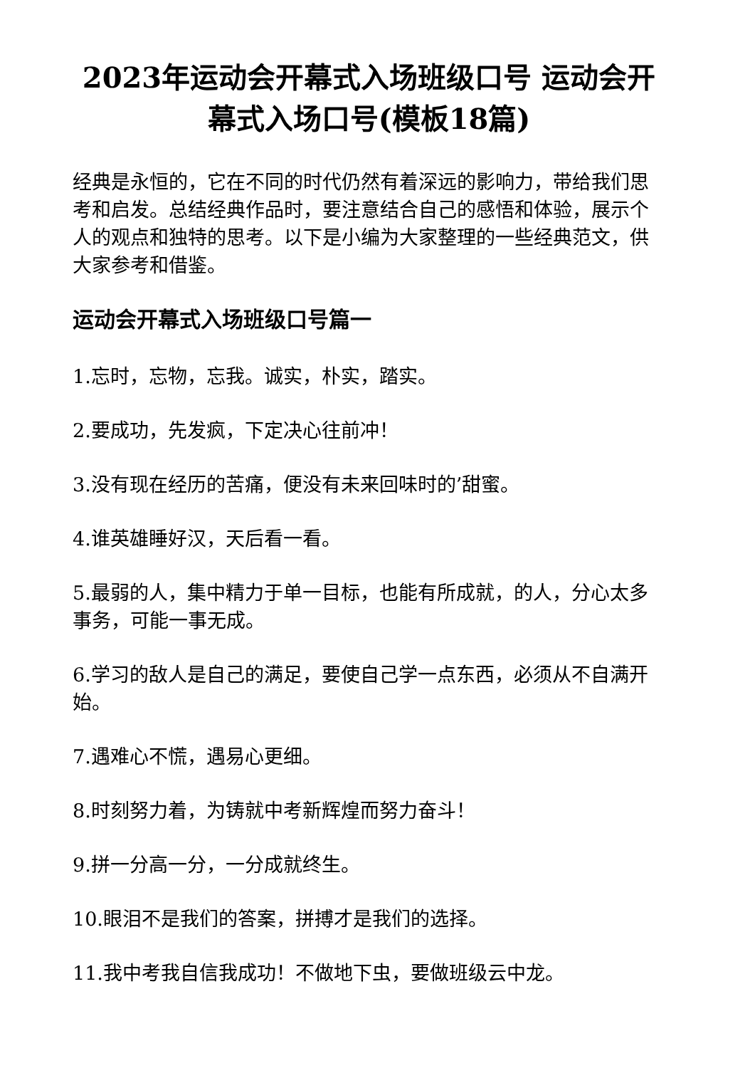2023年运动会开幕式入场班级口号 运动会开幕式入场口号(模板18篇)
经典是永恒的，它在不同的时代仍然有着深远的影响力，带给我们思考和启发。总结经典作品时，要注意结合自己的感悟和体验，展示个人的观点和独特的思考。以下是小编为大家整理的一些经典范文，供大家参考和借鉴。
运动会开幕式入场班级口号篇一
1.忘时，忘物，忘我。诚实，朴实，踏实。
2.要成功，先发疯，下定决心往前冲！
3.没有现在经历的苦痛，便没有未来回味时的’甜蜜。
4.谁英雄睡好汉，天后看一看。
5.最弱的人，集中精力于单一目标，也能有所成就，的人，分心太多事务，可能一事无成。
6.学习的敌人是自己的满足，要使自己学一点东西，必须从不自满开始。
7.遇难心不慌，遇易心更细。
8.时刻努力着，为铸就中考新辉煌而努力奋斗！
9.拼一分高一分，一分成就终生。
10.眼泪不是我们的答案，拼搏才是我们的选择。
11.我中考我自信我成功！不做地下虫，要做班级云中龙。